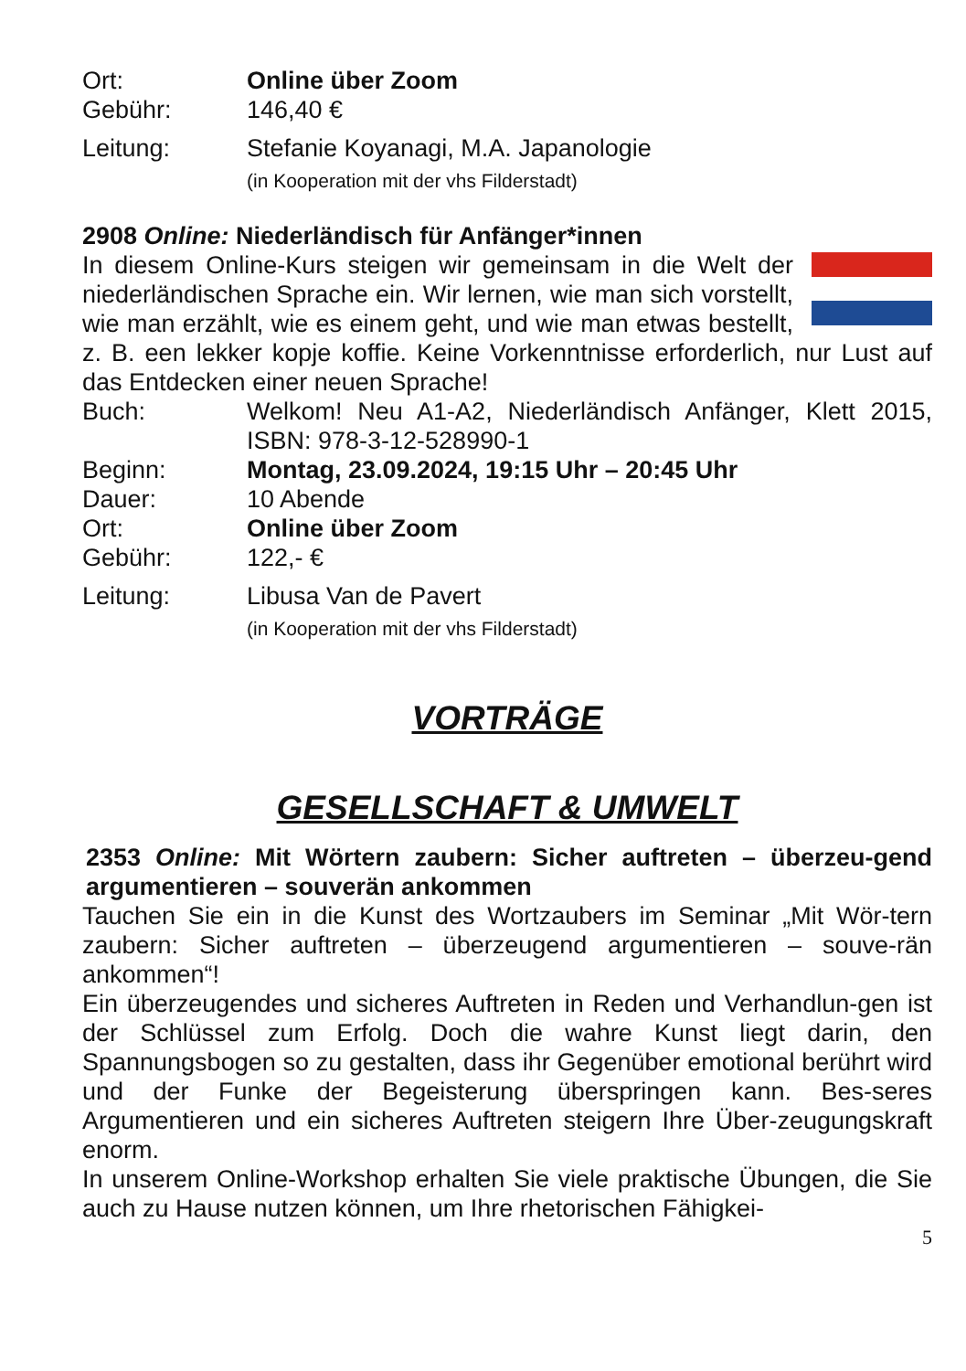Ort: Online über Zoom
Gebühr:
146,40 €
Leitung:
Stefanie Koyanagi, M.A. Japanologie
(in Kooperation mit der vhs Filderstadt)
2908 Online: Niederländisch für Anfänger*innen
In diesem Online-Kurs steigen wir gemeinsam in die Welt der niederländischen Sprache ein. Wir lernen, wie man sich vorstellt, wie man erzählt, wie es einem geht, und wie man etwas bestellt, z. B. een lekker kopje koffie. Keine Vorkenntnisse erforderlich, nur Lust auf das Entdecken einer neuen Sprache!
Buch: Welkom! Neu A1-A2, Niederländisch Anfänger, Klett 2015, ISBN: 978-3-12-528990-1
Beginn: Montag, 23.09.2024, 19:15 Uhr – 20:45 Uhr
Dauer:
10 Abende
Ort: Online über Zoom
Gebühr:
122,- €
Leitung:
Libusa Van de Pavert
(in Kooperation mit der vhs Filderstadt)
VORTRÄGE
GESELLSCHAFT & UMWELT
2353 Online: Mit Wörtern zaubern: Sicher auftreten – überzeu-gend argumentieren – souverän ankommen
Tauchen Sie ein in die Kunst des Wortzaubers im Seminar „Mit Wör-tern zaubern: Sicher auftreten – überzeugend argumentieren – souve-rän ankommen“!
Ein überzeugendes und sicheres Auftreten in Reden und Verhandlun-gen ist der Schlüssel zum Erfolg. Doch die wahre Kunst liegt darin, den Spannungsbogen so zu gestalten, dass ihr Gegenüber emotional berührt wird und der Funke der Begeisterung überspringen kann. Bes-seres Argumentieren und ein sicheres Auftreten steigern Ihre Über-zeugungskraft enorm.
In unserem Online-Workshop erhalten Sie viele praktische Übungen, die Sie auch zu Hause nutzen können, um Ihre rhetorischen Fähigkei-
5